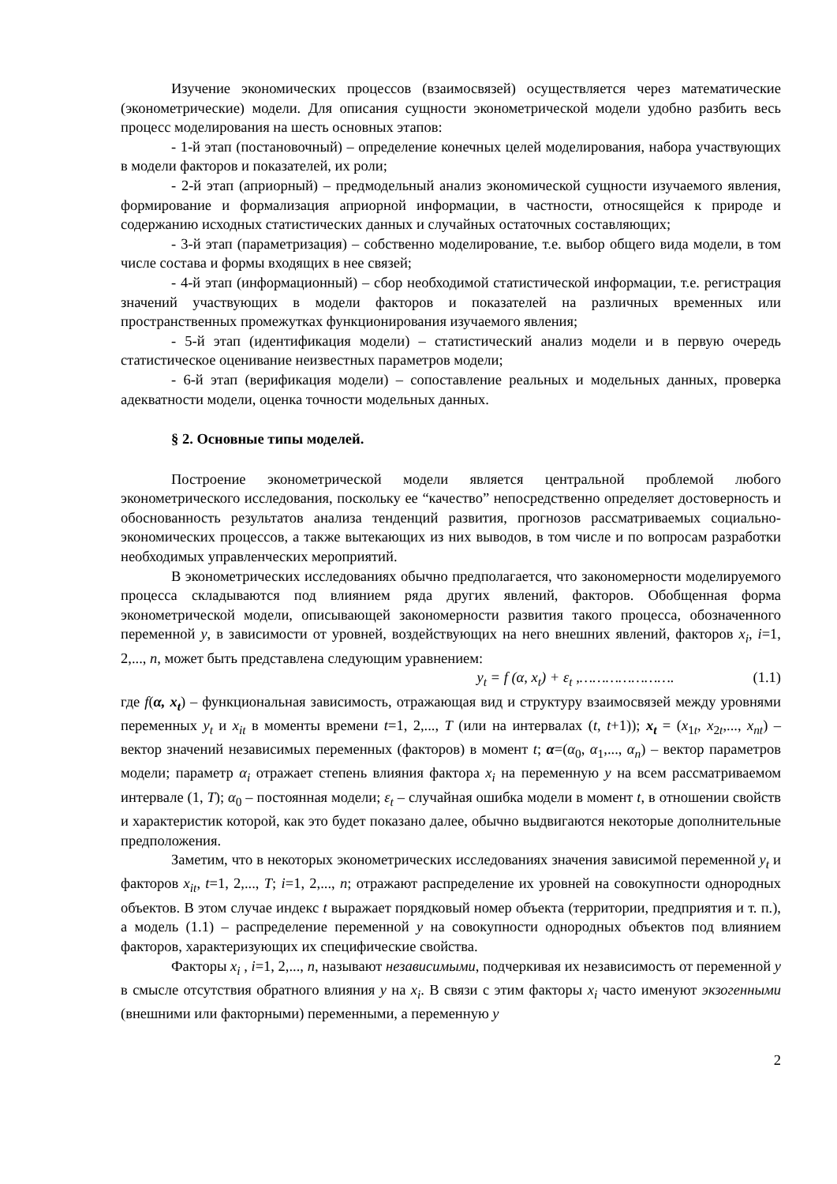Изучение экономических процессов (взаимосвязей) осуществляется через математические (эконометрические) модели. Для описания сущности эконометрической модели удобно разбить весь процесс моделирования на шесть основных этапов:
- 1-й этап (постановочный) – определение конечных целей моделирования, набора участвующих в модели факторов и показателей, их роли;
- 2-й этап (априорный) – предмодельный анализ экономической сущности изучаемого явления, формирование и формализация априорной информации, в частности, относящейся к природе и содержанию исходных статистических данных и случайных остаточных составляющих;
- 3-й этап (параметризация) – собственно моделирование, т.е. выбор общего вида модели, в том числе состава и формы входящих в нее связей;
- 4-й этап (информационный) – сбор необходимой статистической информации, т.е. регистрация значений участвующих в модели факторов и показателей на различных временных или пространственных промежутках функционирования изучаемого явления;
- 5-й этап (идентификация модели) – статистический анализ модели и в первую очередь статистическое оценивание неизвестных параметров модели;
- 6-й этап (верификация модели) – сопоставление реальных и модельных данных, проверка адекватности модели, оценка точности модельных данных.
§ 2. Основные типы моделей.
Построение эконометрической модели является центральной проблемой любого эконометрического исследования, поскольку ее “качество” непосредственно определяет достоверность и обоснованность результатов анализа тенденций развития, прогнозов рассматриваемых социально-экономических процессов, а также вытекающих из них выводов, в том числе и по вопросам разработки необходимых управленческих мероприятий.
В эконометрических исследованиях обычно предполагается, что закономерности моделируемого процесса складываются под влиянием ряда других явлений, факторов. Обобщенная форма эконометрической модели, описывающей закономерности развития такого процесса, обозначенного переменной y, в зависимости от уровней, воздействующих на него внешних явлений, факторов x<sub>i</sub>, i=1, 2,..., n, может быть представлена следующим уравнением:
y<sub>t</sub> = f (α, x<sub>t</sub>) + ε<sub>t</sub> ,…………………. (1.1)
где f(α, x<sub>t</sub>) – функциональная зависимость, отражающая вид и структуру взаимосвязей между уровнями переменных y<sub>t</sub> и x<sub>it</sub> в моменты времени t=1, 2,..., T (или на интервалах (t, t+1)); x<sub>t</sub> = (x<sub>1t</sub>, x<sub>2t</sub>,..., x<sub>nt</sub>) – вектор значений независимых переменных (факторов) в момент t; α=(α<sub>0</sub>, α<sub>1</sub>,..., α<sub>n</sub>) – вектор параметров модели; параметр α<sub>i</sub> отражает степень влияния фактора x<sub>i</sub> на переменную y на всем рассматриваемом интервале (1, T); α<sub>0</sub> – постоянная модели; ε<sub>t</sub> – случайная ошибка модели в момент t, в отношении свойств и характеристик которой, как это будет показано далее, обычно выдвигаются некоторые дополнительные предположения.
Заметим, что в некоторых эконометрических исследованиях значения зависимой переменной y<sub>t</sub> и факторов x<sub>it</sub>, t=1, 2,..., T; i=1, 2,..., n; отражают распределение их уровней на совокупности однородных объектов. В этом случае индекс t выражает порядковый номер объекта (территории, предприятия и т. п.), а модель (1.1) – распределение переменной y на совокупности однородных объектов под влиянием факторов, характеризующих их специфические свойства.
Факторы x<sub>i</sub> , i=1, 2,..., n, называют независимыми, подчеркивая их независимость от переменной y в смысле отсутствия обратного влияния y на x<sub>i</sub>. В связи с этим факторы x<sub>i</sub> часто именуют экзогенными (внешними или факторными) переменными, а переменную y
2